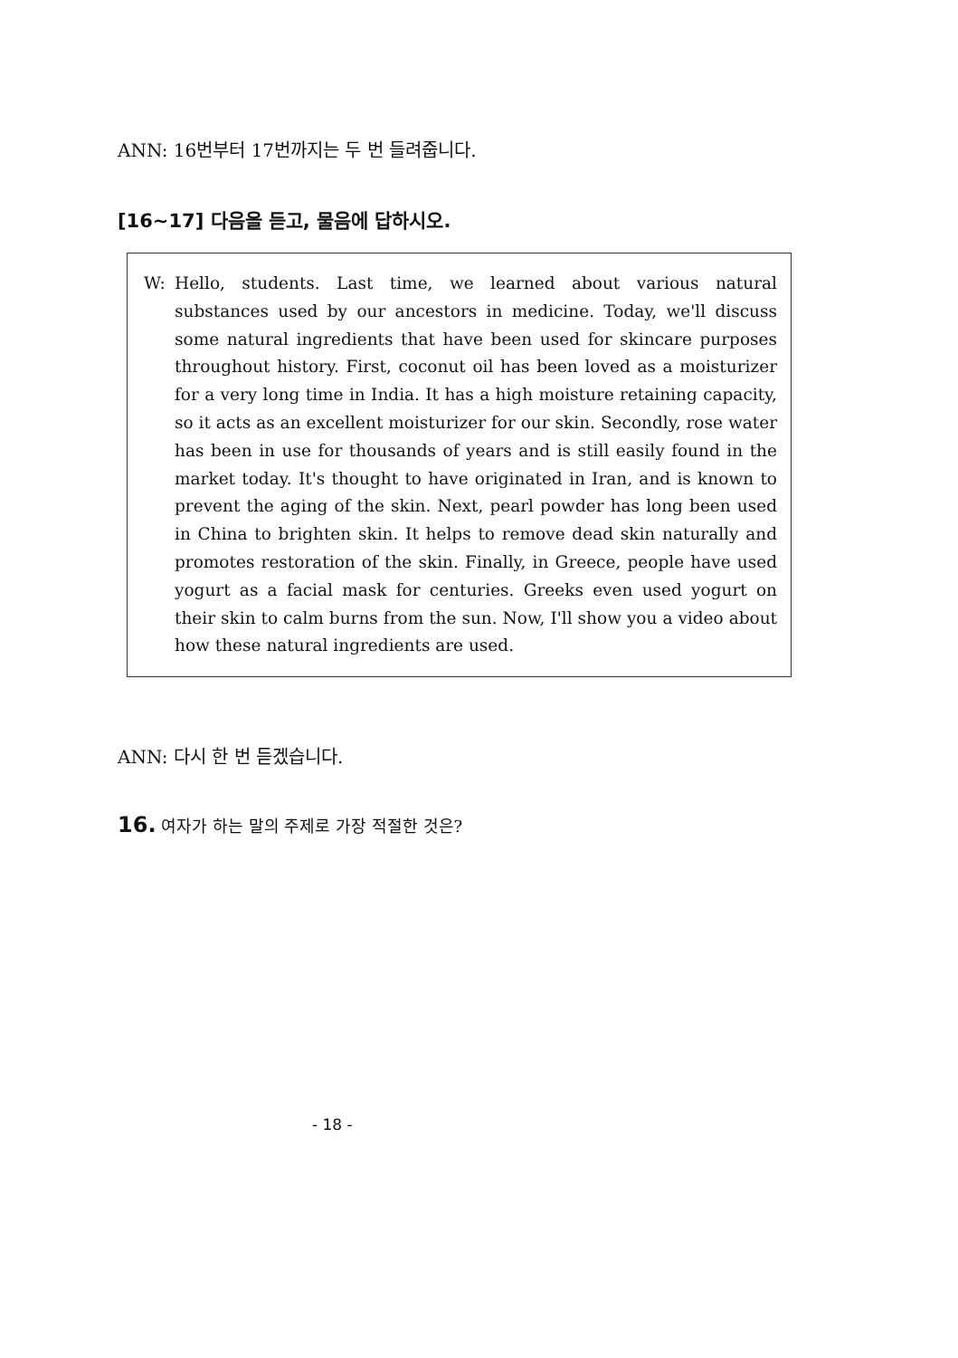ANN: 16번부터 17번까지는 두 번 들려줍니다.
[16~17] 다음을 듣고, 물음에 답하시오.
W: Hello, students. Last time, we learned about various natural substances used by our ancestors in medicine. Today, we'll discuss some natural ingredients that have been used for skincare purposes throughout history. First, coconut oil has been loved as a moisturizer for a very long time in India. It has a high moisture retaining capacity, so it acts as an excellent moisturizer for our skin. Secondly, rose water has been in use for thousands of years and is still easily found in the market today. It's thought to have originated in Iran, and is known to prevent the aging of the skin. Next, pearl powder has long been used in China to brighten skin. It helps to remove dead skin naturally and promotes restoration of the skin. Finally, in Greece, people have used yogurt as a facial mask for centuries. Greeks even used yogurt on their skin to calm burns from the sun. Now, I'll show you a video about how these natural ingredients are used.
ANN: 다시 한 번 듣겠습니다.
16. 여자가 하는 말의 주제로 가장 적절한 것은?
- 18 -